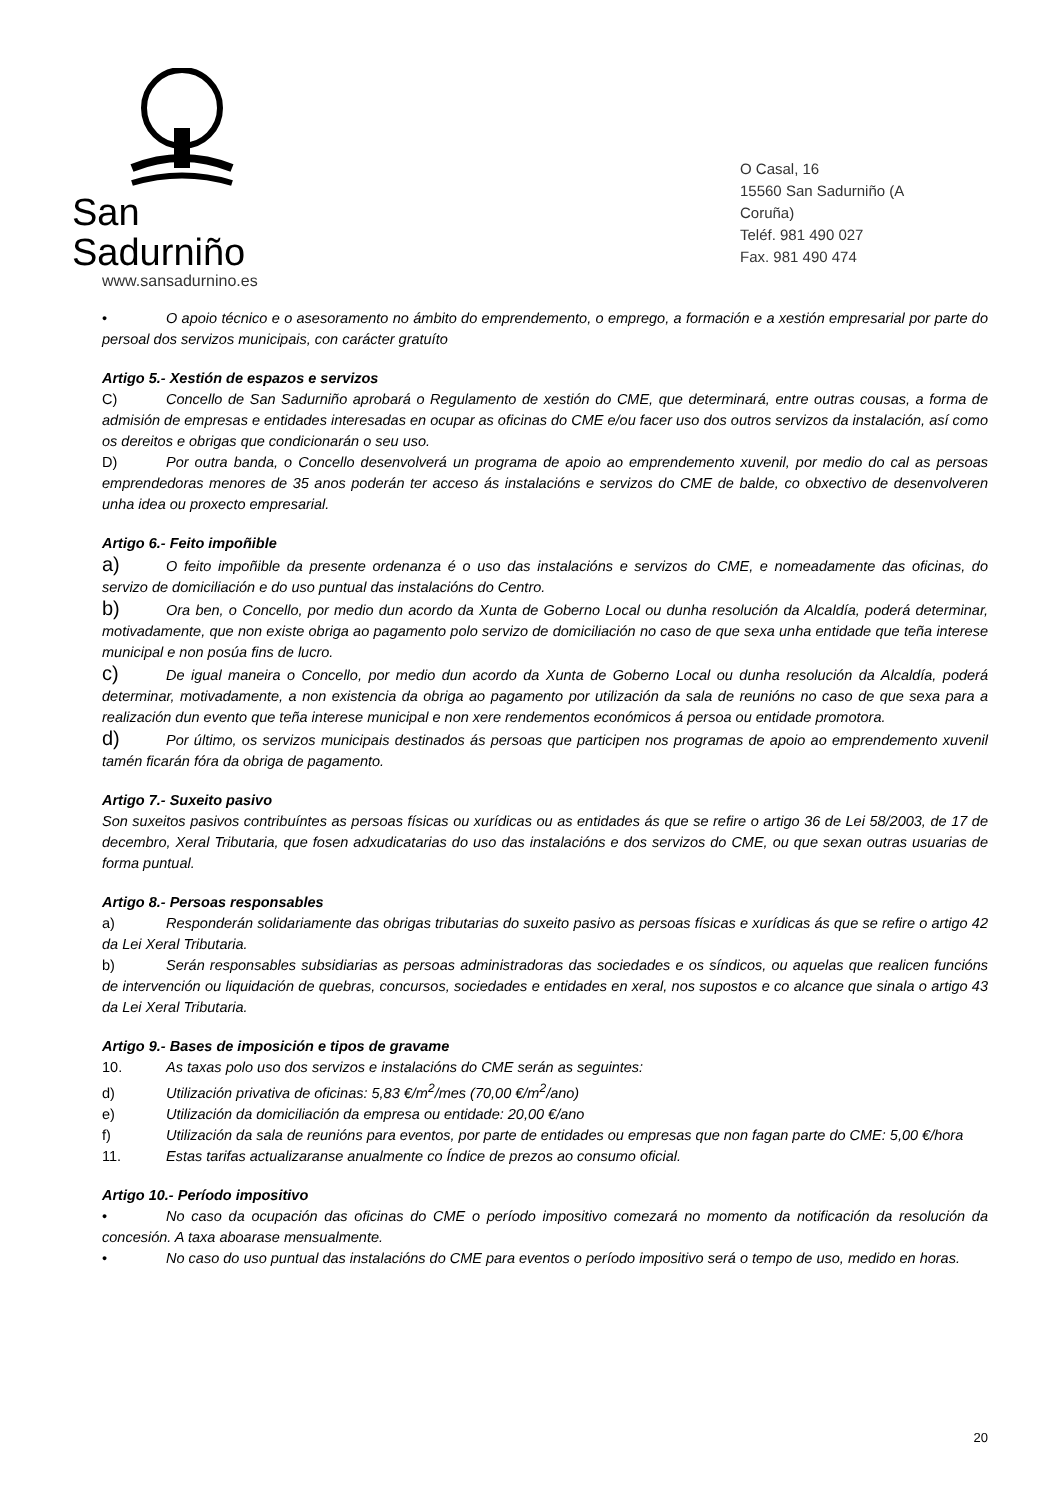San Sadurniño
www.sansadurnino.es
O Casal, 16
15560 San Sadurniño (A Coruña)
Teléf. 981 490 027
Fax. 981 490 474
• O apoio técnico e o asesoramento no ámbito do emprendemento, o emprego, a formación e a xestión empresarial por parte do persoal dos servizos municipais, con carácter gratuíto
Artigo 5.- Xestión de espazos e servizos
C) Concello de San Sadurniño aprobará o Regulamento de xestión do CME, que determinará, entre outras cousas, a forma de admisión de empresas e entidades interesadas en ocupar as oficinas do CME e/ou facer uso dos outros servizos da instalación, así como os dereitos e obrigas que condicionarán o seu uso.
D) Por outra banda, o Concello desenvolverá un programa de apoio ao emprendemento xuvenil, por medio do cal as persoas emprendedoras menores de 35 anos poderán ter acceso ás instalacións e servizos do CME de balde, co obxectivo de desenvolveren unha idea ou proxecto empresarial.
Artigo 6.- Feito impoñible
a) O feito impoñible da presente ordenanza é o uso das instalacións e servizos do CME, e nomeadamente das oficinas, do servizo de domiciliación e do uso puntual das instalacións do Centro.
b) Ora ben, o Concello, por medio dun acordo da Xunta de Goberno Local ou dunha resolución da Alcaldía, poderá determinar, motivadamente, que non existe obriga ao pagamento polo servizo de domiciliación no caso de que sexa unha entidade que teña interese municipal e non posúa fins de lucro.
c) De igual maneira o Concello, por medio dun acordo da Xunta de Goberno Local ou dunha resolución da Alcaldía, poderá determinar, motivadamente, a non existencia da obriga ao pagamento por utilización da sala de reunións no caso de que sexa para a realización dun evento que teña interese municipal e non xere rendementos económicos á persoa ou entidade promotora.
d) Por último, os servizos municipais destinados ás persoas que participen nos programas de apoio ao emprendemento xuvenil tamén ficarán fóra da obriga de pagamento.
Artigo 7.- Suxeito pasivo
Son suxeitos pasivos contribuíntes as persoas físicas ou xurídicas ou as entidades ás que se refire o artigo 36 de Lei 58/2003, de 17 de decembro, Xeral Tributaria, que fosen adxudicatarias do uso das instalacións e dos servizos do CME, ou que sexan outras usuarias de forma puntual.
Artigo 8.- Persoas responsables
a) Responderán solidariamente das obrigas tributarias do suxeito pasivo as persoas físicas e xurídicas ás que se refire o artigo 42 da Lei Xeral Tributaria.
b) Serán responsables subsidiarias as persoas administradoras das sociedades e os síndicos, ou aquelas que realicen funcións de intervención ou liquidación de quebras, concursos, sociedades e entidades en xeral, nos supostos e co alcance que sinala o artigo 43 da Lei Xeral Tributaria.
Artigo 9.- Bases de imposición e tipos de gravame
10. As taxas polo uso dos servizos e instalacións do CME serán as seguintes:
d) Utilización privativa de oficinas: 5,83 €/m<sup>2</sup>/mes (70,00 €/m<sup>2</sup>/ano)
e) Utilización da domiciliación da empresa ou entidade: 20,00 €/ano
f) Utilización da sala de reunións para eventos, por parte de entidades ou empresas que non fagan parte do CME: 5,00 €/hora
11. Estas tarifas actualizaranse anualmente co Índice de prezos ao consumo oficial.
Artigo 10.- Período impositivo
• No caso da ocupación das oficinas do CME o período impositivo comezará no momento da notificación da resolución da concesión. A taxa aboarase mensualmente.
• No caso do uso puntual das instalacións do CME para eventos o período impositivo será o tempo de uso, medido en horas.
20